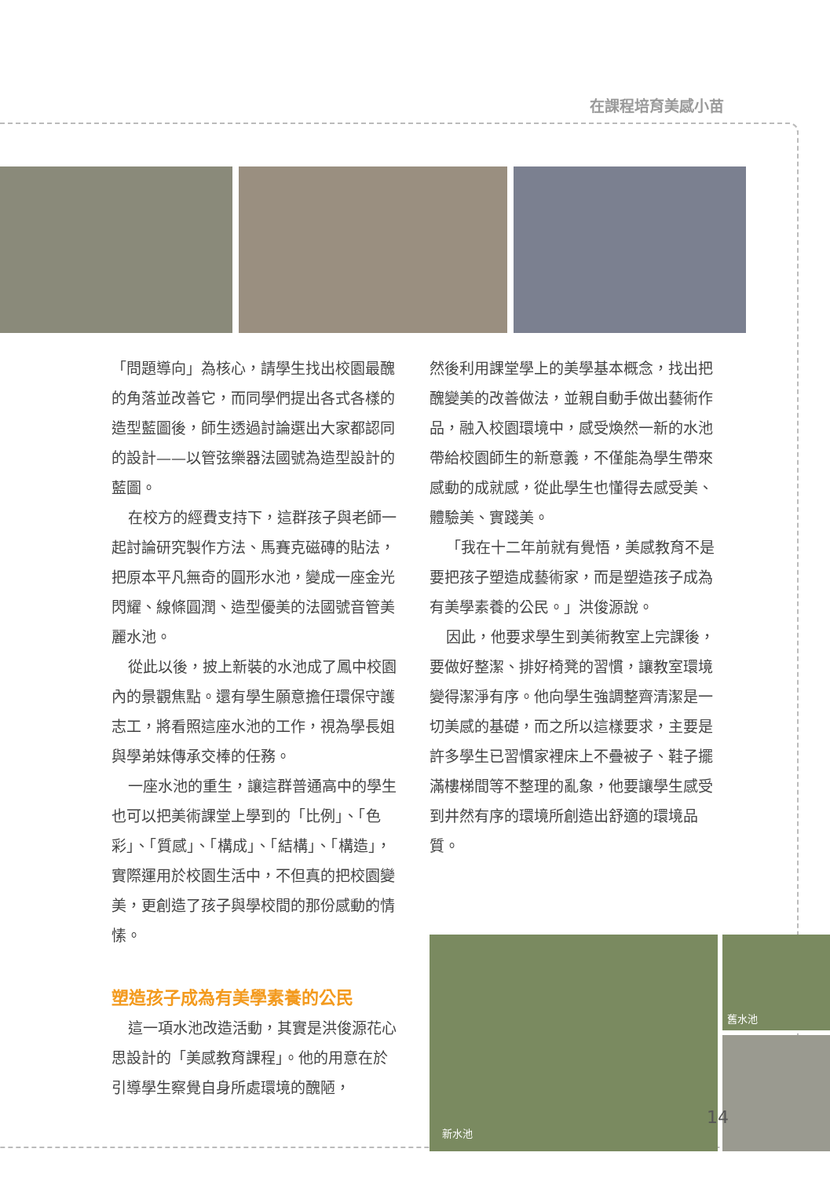在課程培育美感小苗
「問題導向」為核心，請學生找出校園最醜的角落並改善它，而同學們提出各式各樣的造型藍圖後，師生透過討論選出大家都認同的設計——以管弦樂器法國號為造型設計的藍圖。
在校方的經費支持下，這群孩子與老師一起討論研究製作方法、馬賽克磁磚的貼法，把原本平凡無奇的圓形水池，變成一座金光閃耀、線條圓潤、造型優美的法國號音管美麗水池。
從此以後，披上新裝的水池成了鳳中校園內的景觀焦點。還有學生願意擔任環保守護志工，將看照這座水池的工作，視為學長姐與學弟妹傳承交棒的任務。
一座水池的重生，讓這群普通高中的學生也可以把美術課堂上學到的「比例」、「色彩」、「質感」、「構成」、「結構」、「構造」，實際運用於校園生活中，不但真的把校園變美，更創造了孩子與學校間的那份感動的情愫。
塑造孩子成為有美學素養的公民
這一項水池改造活動，其實是洪俊源花心思設計的「美感教育課程」。他的用意在於引導學生察覺自身所處環境的醜陋，
然後利用課堂學上的美學基本概念，找出把醜變美的改善做法，並親自動手做出藝術作品，融入校園環境中，感受煥然一新的水池帶給校園師生的新意義，不僅能為學生帶來感動的成就感，從此學生也懂得去感受美、體驗美、實踐美。
「我在十二年前就有覺悟，美感教育不是要把孩子塑造成藝術家，而是塑造孩子成為有美學素養的公民。」洪俊源說。
因此，他要求學生到美術教室上完課後，要做好整潔、排好椅凳的習慣，讓教室環境變得潔淨有序。他向學生強調整齊清潔是一切美感的基礎，而之所以這樣要求，主要是許多學生已習慣家裡床上不疊被子、鞋子擺滿樓梯間等不整理的亂象，他要讓學生感受到井然有序的環境所創造出舒適的環境品質。
新水池 舊水池
14